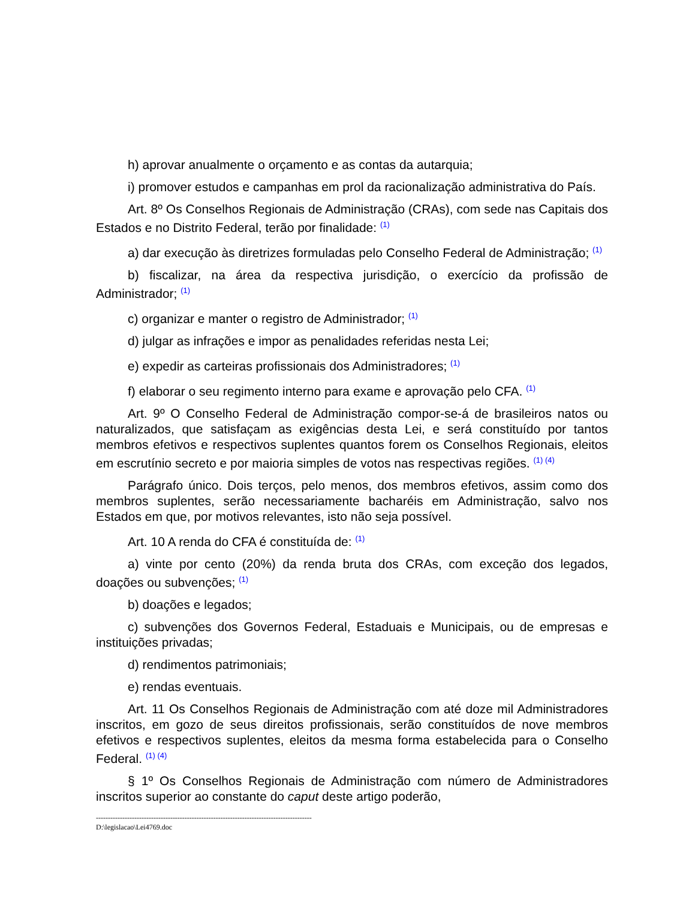h) aprovar anualmente o orçamento e as contas da autarquia;
i) promover estudos e campanhas em prol da racionalização administrativa do País.
Art. 8º Os Conselhos Regionais de Administração (CRAs), com sede nas Capitais dos Estados e no Distrito Federal, terão por finalidade: <sup>(1)</sup>
a) dar execução às diretrizes formuladas pelo Conselho Federal de Administração; <sup>(1)</sup>
b) fiscalizar, na área da respectiva jurisdição, o exercício da profissão de Administrador; <sup>(1)</sup>
c) organizar e manter o registro de Administrador; <sup>(1)</sup>
d) julgar as infrações e impor as penalidades referidas nesta Lei;
e) expedir as carteiras profissionais dos Administradores; <sup>(1)</sup>
f) elaborar o seu regimento interno para exame e aprovação pelo CFA. <sup>(1)</sup>
Art. 9º O Conselho Federal de Administração compor-se-á de brasileiros natos ou naturalizados, que satisfaçam as exigências desta Lei, e será constituído por tantos membros efetivos e respectivos suplentes quantos forem os Conselhos Regionais, eleitos em escrutínio secreto e por maioria simples de votos nas respectivas regiões. <sup>(1) (4)</sup>
Parágrafo único. Dois terços, pelo menos, dos membros efetivos, assim como dos membros suplentes, serão necessariamente bacharéis em Administração, salvo nos Estados em que, por motivos relevantes, isto não seja possível.
Art. 10 A renda do CFA é constituída de: <sup>(1)</sup>
a) vinte por cento (20%) da renda bruta dos CRAs, com exceção dos legados, doações ou subvenções; <sup>(1)</sup>
b) doações e legados;
c) subvenções dos Governos Federal, Estaduais e Municipais, ou de empresas e instituições privadas;
d) rendimentos patrimoniais;
e) rendas eventuais.
Art. 11 Os Conselhos Regionais de Administração com até doze mil Administradores inscritos, em gozo de seus direitos profissionais, serão constituídos de nove membros efetivos e respectivos suplentes, eleitos da mesma forma estabelecida para o Conselho Federal. <sup>(1) (4)</sup>
§ 1º Os Conselhos Regionais de Administração com número de Administradores inscritos superior ao constante do caput deste artigo poderão,
------------------------------------------------------------------------------------------
D:\legislacao\Lei4769.doc